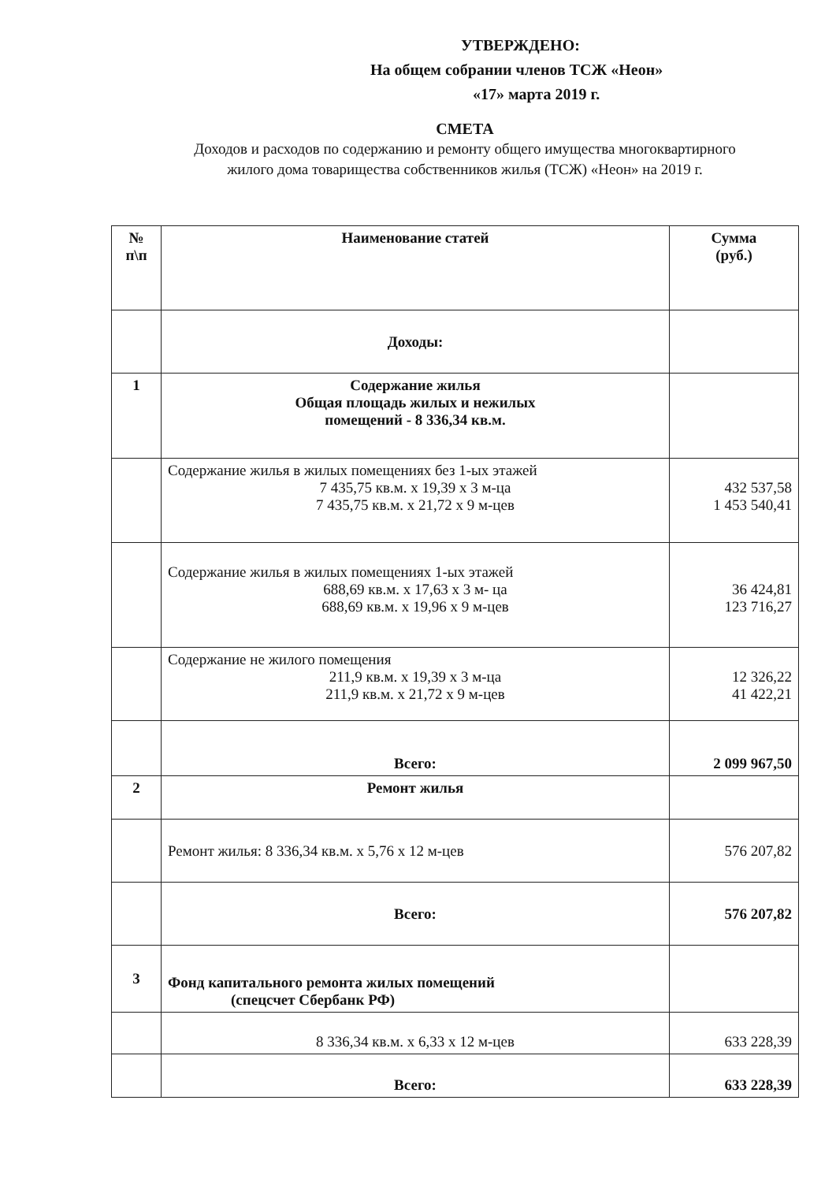УТВЕРЖДЕНО:
На общем собрании членов ТСЖ «Неон»
«17» марта 2019 г.
СМЕТА
Доходов и расходов по содержанию и ремонту общего имущества многоквартирного жилого дома товарищества собственников жилья (ТСЖ) «Неон» на 2019 г.
| № п\п | Наименование статей | Сумма (руб.) |
| --- | --- | --- |
| | Доходы: | |
| 1 | Содержание жилья Общая площадь жилых и нежилых помещений - 8 336,34 кв.м. | |
| | Содержание жилья в жилых помещениях без 1-ых этажей 7 435,75 кв.м. х 19,39 х 3 м-ца 7 435,75 кв.м. х 21,72 х 9 м-цев | 432 537,58 1 453 540,41 |
| | Содержание жилья в жилых помещениях 1-ых этажей 688,69 кв.м. х 17,63 х 3 м- ца 688,69 кв.м. х 19,96 х 9 м-цев | 36 424,81 123 716,27 |
| | Содержание не жилого помещения 211,9 кв.м. х 19,39 х 3 м-ца 211,9 кв.м. х 21,72 х 9 м-цев | 12 326,22 41 422,21 |
| | Всего: | 2 099 967,50 |
| 2 | Ремонт жилья | |
| | Ремонт жилья: 8 336,34 кв.м. х 5,76 х 12 м-цев | 576 207,82 |
| | Всего: | 576 207,82 |
| 3 | Фонд капитального ремонта жилых помещений (спецсчет Сбербанк РФ) | |
| | 8 336,34 кв.м. х 6,33 х 12 м-цев | 633 228,39 |
| | Всего: | 633 228,39 |